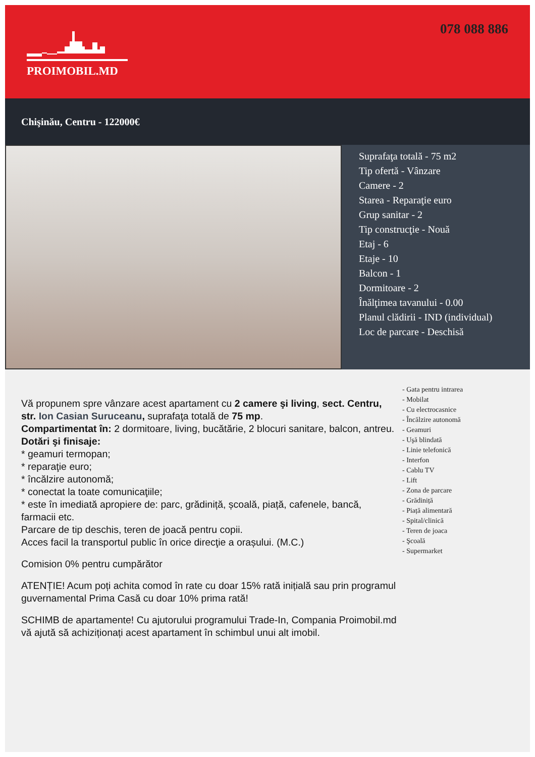PROIMOBIL.MD
078 088 886
Chişinău, Centru - 122000€
Suprafaţa totală - 75 m2
Tip ofertă - Vânzare
Camere - 2
Starea - Reparaţie euro
Grup sanitar - 2
Tip construcţie - Nouă
Etaj - 6
Etaje - 10
Balcon - 1
Dormitoare - 2
Înălţimea tavanului - 0.00
Planul clădirii - IND (individual)
Loc de parcare - Deschisă
Vă propunem spre vânzare acest apartament cu 2 camere şi living, sect. Centru, str. Ion Casian Suruceanu, suprafaţa totală de 75 mp.
Compartimentat în: 2 dormitoare, living, bucătărie, 2 blocuri sanitare, balcon, antreu.
Dotări şi finisaje:
* geamuri termopan;
* reparaţie euro;
* încălzire autonomă;
* conectat la toate comunicaţiile;
* este în imediată apropiere de: parc, grădiniță, școală, piață, cafenele, bancă, farmacii etc.
Parcare de tip deschis, teren de joacă pentru copii.
Acces facil la transportul public în orice direcţie a orașului. (M.C.)
Comision 0% pentru cumpărător
ATENȚIE! Acum poți achita comod în rate cu doar 15% rată inițială sau prin programul guvernamental Prima Casă cu doar 10% prima rată!
SCHIMB de apartamente! Cu ajutorului programului Trade-In, Compania Proimobil.md vă ajută să achiziționați acest apartament în schimbul unui alt imobil.
- Gata pentru intrarea
- Mobilat
- Cu electrocasnice
- Încălzire autonomă
- Geamuri
- Uşă blindată
- Linie telefonică
- Interfon
- Cablu TV
- Lift
- Zona de parcare
- Grădiniță
- Piață alimentară
- Spital/clinică
- Teren de joaca
- Şcoală
- Supermarket